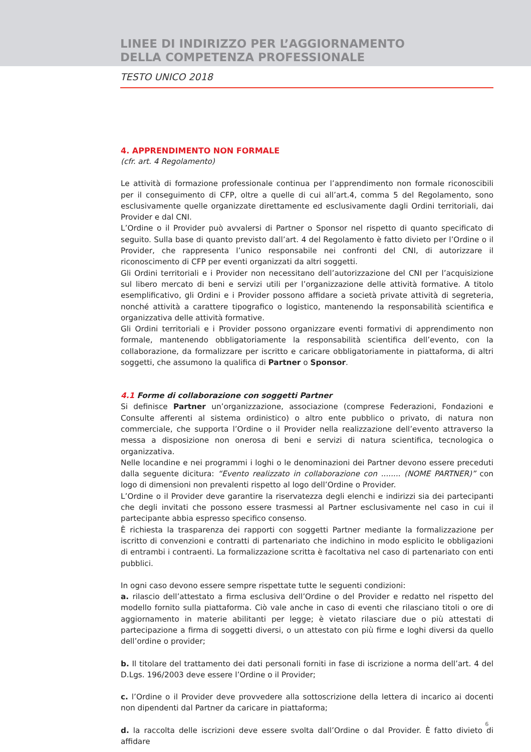LINEE DI INDIRIZZO PER L’AGGIORNAMENTO
DELLA COMPETENZA PROFESSIONALE
TESTO UNICO 2018
4. APPRENDIMENTO NON FORMALE
(cfr. art. 4 Regolamento)
Le attività di formazione professionale continua per l’apprendimento non formale riconoscibili per il conseguimento di CFP, oltre a quelle di cui all’art.4, comma 5 del Regolamento, sono esclusivamente quelle organizzate direttamente ed esclusivamente dagli Ordini territoriali, dai Provider e dal CNI.
L’Ordine o il Provider può avvalersi di Partner o Sponsor nel rispetto di quanto specificato di seguito. Sulla base di quanto previsto dall’art. 4 del Regolamento è fatto divieto per l’Ordine o il Provider, che rappresenta l’unico responsabile nei confronti del CNI, di autorizzare il riconoscimento di CFP per eventi organizzati da altri soggetti.
Gli Ordini territoriali e i Provider non necessitano dell’autorizzazione del CNI per l’acquisizione sul libero mercato di beni e servizi utili per l’organizzazione delle attività formative. A titolo esemplificativo, gli Ordini e i Provider possono affidare a società private attività di segreteria, nonché attività a carattere tipografico o logistico, mantenendo la responsabilità scientifica e organizzativa delle attività formative.
Gli Ordini territoriali e i Provider possono organizzare eventi formativi di apprendimento non formale, mantenendo obbligatoriamente la responsabilità scientifica dell’evento, con la collaborazione, da formalizzare per iscritto e caricare obbligatoriamente in piattaforma, di altri soggetti, che assumono la qualifica di Partner o Sponsor.
4.1 Forme di collaborazione con soggetti Partner
Si definisce Partner un’organizzazione, associazione (comprese Federazioni, Fondazioni e Consulte afferenti al sistema ordinistico) o altro ente pubblico o privato, di natura non commerciale, che supporta l’Ordine o il Provider nella realizzazione dell’evento attraverso la messa a disposizione non onerosa di beni e servizi di natura scientifica, tecnologica o organizzativa.
Nelle locandine e nei programmi i loghi o le denominazioni dei Partner devono essere preceduti dalla seguente dicitura: “Evento realizzato in collaborazione con ........ (NOME PARTNER)” con logo di dimensioni non prevalenti rispetto al logo dell’Ordine o Provider.
L’Ordine o il Provider deve garantire la riservatezza degli elenchi e indirizzi sia dei partecipanti che degli invitati che possono essere trasmessi al Partner esclusivamente nel caso in cui il partecipante abbia espresso specifico consenso.
È richiesta la trasparenza dei rapporti con soggetti Partner mediante la formalizzazione per iscritto di convenzioni e contratti di partenariato che indichino in modo esplicito le obbligazioni di entrambi i contraenti. La formalizzazione scritta è facoltativa nel caso di partenariato con enti pubblici.
In ogni caso devono essere sempre rispettate tutte le seguenti condizioni:
a. rilascio dell’attestato a firma esclusiva dell’Ordine o del Provider e redatto nel rispetto del modello fornito sulla piattaforma. Ciò vale anche in caso di eventi che rilasciano titoli o ore di aggiornamento in materie abilitanti per legge; è vietato rilasciare due o più attestati di partecipazione a firma di soggetti diversi, o un attestato con più firme e loghi diversi da quello dell’ordine o provider;
b. Il titolare del trattamento dei dati personali forniti in fase di iscrizione a norma dell’art. 4 del D.Lgs. 196/2003 deve essere l’Ordine o il Provider;
c. l’Ordine o il Provider deve provvedere alla sottoscrizione della lettera di incarico ai docenti non dipendenti dal Partner da caricare in piattaforma;
d. la raccolta delle iscrizioni deve essere svolta dall’Ordine o dal Provider. È fatto divieto di affidare
6